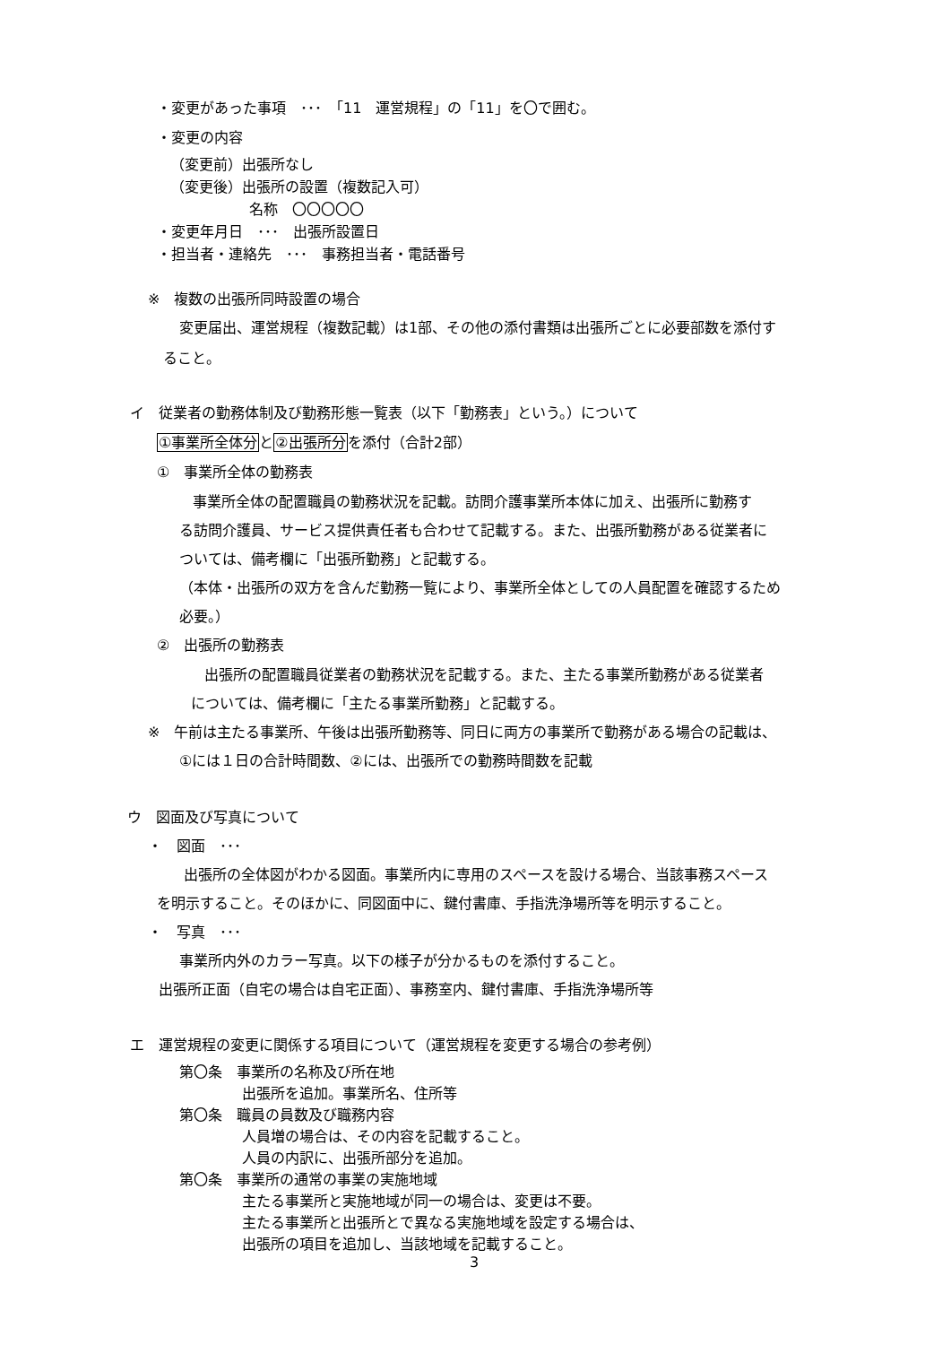・変更があった事項　･･･　「11　運営規程」の「11」を〇で囲む。
・変更の内容
（変更前）出張所なし
（変更後）出張所の設置（複数記入可）
名称　〇〇〇〇〇
・変更年月日　･･･　出張所設置日
・担当者・連絡先　･･･　事務担当者・電話番号
※　複数の出張所同時設置の場合
変更届出、運営規程（複数記載）は1部、その他の添付書類は出張所ごとに必要部数を添付す
ること。
イ　従業者の勤務体制及び勤務形態一覧表（以下「勤務表」という。）について
①事業所全体分と②出張所分を添付（合計2部）
①　事業所全体の勤務表
事業所全体の配置職員の勤務状況を記載。訪問介護事業所本体に加え、出張所に勤務す
る訪問介護員、サービス提供責任者も合わせて記載する。また、出張所勤務がある従業者に
ついては、備考欄に「出張所勤務」と記載する。
（本体・出張所の双方を含んだ勤務一覧により、事業所全体としての人員配置を確認するため
必要。）
②　出張所の勤務表
出張所の配置職員従業者の勤務状況を記載する。また、主たる事業所勤務がある従業者
については、備考欄に「主たる事業所勤務」と記載する。
※　午前は主たる事業所、午後は出張所勤務等、同日に両方の事業所で勤務がある場合の記載は、
①には１日の合計時間数、②には、出張所での勤務時間数を記載
ウ　図面及び写真について
・　図面　･･･
出張所の全体図がわかる図面。事業所内に専用のスペースを設ける場合、当該事務スペース
を明示すること。そのほかに、同図面中に、鍵付書庫、手指洗浄場所等を明示すること。
・　写真　･･･
事業所内外のカラー写真。以下の様子が分かるものを添付すること。
出張所正面（自宅の場合は自宅正面）、事務室内、鍵付書庫、手指洗浄場所等
エ　運営規程の変更に関係する項目について（運営規程を変更する場合の参考例）
第〇条　事業所の名称及び所在地
出張所を追加。事業所名、住所等
第〇条　職員の員数及び職務内容
人員増の場合は、その内容を記載すること。
人員の内訳に、出張所部分を追加。
第〇条　事業所の通常の事業の実施地域
主たる事業所と実施地域が同一の場合は、変更は不要。
主たる事業所と出張所とで異なる実施地域を設定する場合は、
出張所の項目を追加し、当該地域を記載すること。
3